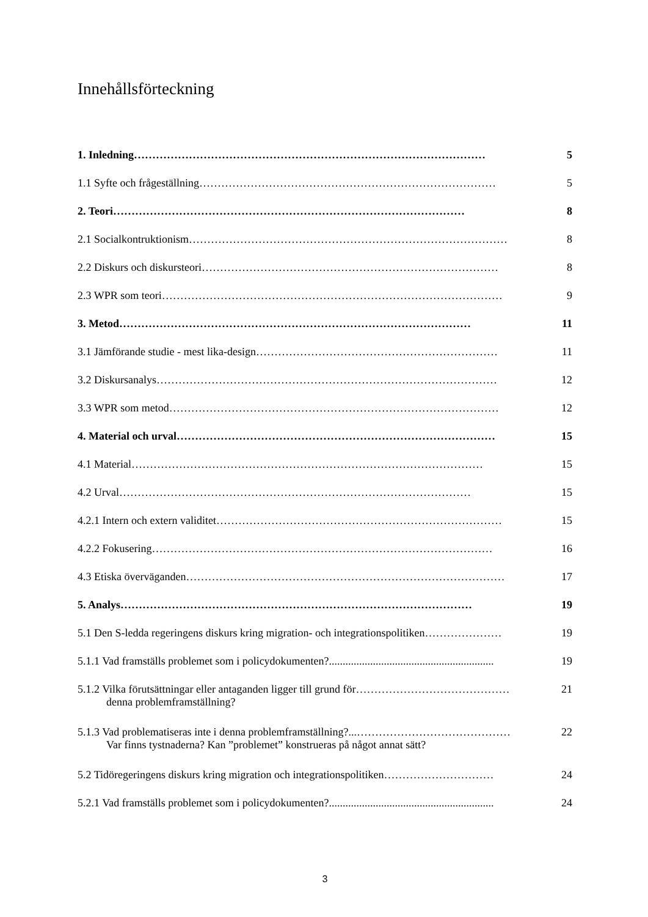Innehållsförteckning
1. Inledning …………………………………………………………………………………… 5
1.1 Syfte och frågeställning ……………………………………………………………………… 5
2. Teori …………………………………………………………………………………… 8
2.1 Socialkontruktionism …………………………………………………………………………… 8
2.2 Diskurs och diskursteori ……………………………………………………………………… 8
2.3 WPR som teori ………………………………………………………………………………… 9
3. Metod …………………………………………………………………………………… 11
3.1 Jämförande studie - mest lika-design ………………………………………………………… 11
3.2 Diskursanalys ………………………………………………………………………………… 12
3.3 WPR som metod ……………………………………………………………………………… 12
4. Material och urval …………………………………………………………………………… 15
4.1 Material …………………………………………………………………………………… 15
4.2 Urval …………………………………………………………………………………… 15
4.2.1 Intern och extern validitet …………………………………………………………………… 15
4.2.2 Fokusering ………………………………………………………………………………… 16
4.3 Etiska överväganden …………………………………………………………………………… 17
5. Analys …………………………………………………………………………………… 19
5.1 Den S-ledda regeringens diskurs kring migration- och integrationspolitiken ………………… 19
5.1.1 Vad framställs problemet som i policydokumenten?............................................................ 19
5.1.2 Vilka förutsättningar eller antaganden ligger till grund för …………………………………… 21
denna problemframställning?
5.1.3 Vad problematiseras inte i denna problemframställning?...…………………………………… 22
Var finns tystnaderna? Kan ”problemet” konstrueras på något annat sätt?
5.2 Tidöregeringens diskurs kring migration och integrationspolitiken ………………………… 24
5.2.1 Vad framställs problemet som i policydokumenten?............................................................ 24
3